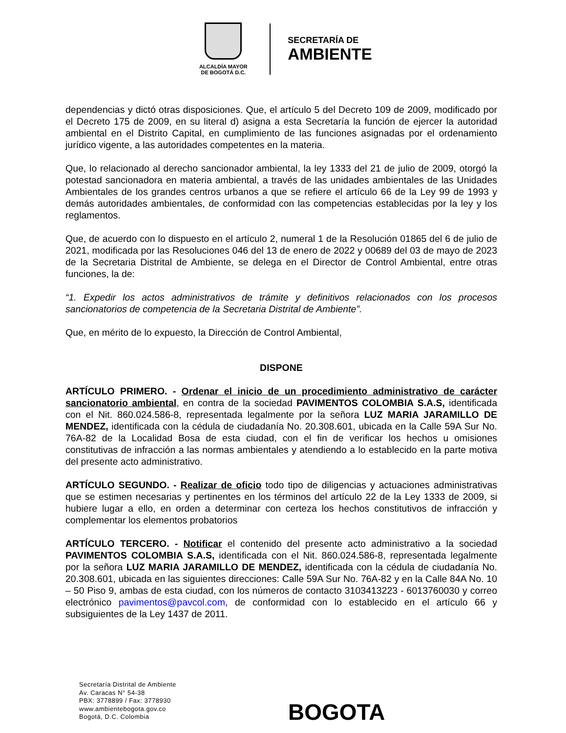ALCALDÍA MAYOR
DE BOGOTÁ D.C.
SECRETARÍA DE
AMBIENTE
dependencias y dictó otras disposiciones. Que, el artículo 5 del Decreto 109 de 2009, modificado por el Decreto 175 de 2009, en su literal d) asigna a esta Secretaría la función de ejercer la autoridad ambiental en el Distrito Capital, en cumplimiento de las funciones asignadas por el ordenamiento jurídico vigente, a las autoridades competentes en la materia.
Que, lo relacionado al derecho sancionador ambiental, la ley 1333 del 21 de julio de 2009, otorgó la potestad sancionadora en materia ambiental, a través de las unidades ambientales de las Unidades Ambientales de los grandes centros urbanos a que se refiere el artículo 66 de la Ley 99 de 1993 y demás autoridades ambientales, de conformidad con las competencias establecidas por la ley y los reglamentos.
Que, de acuerdo con lo dispuesto en el artículo 2, numeral 1 de la Resolución 01865 del 6 de julio de 2021, modificada por las Resoluciones 046 del 13 de enero de 2022 y 00689 del 03 de mayo de 2023 de la Secretaria Distrital de Ambiente, se delega en el Director de Control Ambiental, entre otras funciones, la de:
“1. Expedir los actos administrativos de trámite y definitivos relacionados con los procesos sancionatorios de competencia de la Secretaria Distrital de Ambiente”.
Que, en mérito de lo expuesto, la Dirección de Control Ambiental,
DISPONE
ARTÍCULO PRIMERO. - Ordenar el inicio de un procedimiento administrativo de carácter sancionatorio ambiental, en contra de la sociedad PAVIMENTOS COLOMBIA S.A.S, identificada con el Nit. 860.024.586-8, representada legalmente por la señora LUZ MARIA JARAMILLO DE MENDEZ, identificada con la cédula de ciudadanía No. 20.308.601, ubicada en la Calle 59A Sur No. 76A-82 de la Localidad Bosa de esta ciudad, con el fin de verificar los hechos u omisiones constitutivas de infracción a las normas ambientales y atendiendo a lo establecido en la parte motiva del presente acto administrativo.
ARTÍCULO SEGUNDO. - Realizar de oficio todo tipo de diligencias y actuaciones administrativas que se estimen necesarias y pertinentes en los términos del artículo 22 de la Ley 1333 de 2009, si hubiere lugar a ello, en orden a determinar con certeza los hechos constitutivos de infracción y complementar los elementos probatorios
ARTÍCULO TERCERO. - Notificar el contenido del presente acto administrativo a la sociedad PAVIMENTOS COLOMBIA S.A.S, identificada con el Nit. 860.024.586-8, representada legalmente por la señora LUZ MARIA JARAMILLO DE MENDEZ, identificada con la cédula de ciudadanía No. 20.308.601, ubicada en las siguientes direcciones: Calle 59A Sur No. 76A-82 y en la Calle 84A No. 10 – 50 Piso 9, ambas de esta ciudad, con los números de contacto 3103413223 - 6013760030 y correo electrónico pavimentos@pavcol.com, de conformidad con lo establecido en el artículo 66 y subsiguientes de la Ley 1437 de 2011.
Secretaría Distrital de Ambiente
Av. Caracas N° 54-38
PBX: 3778899 / Fax: 3778930
www.ambientebogota.gov.co
Bogotá, D.C. Colombia
BOGOTA